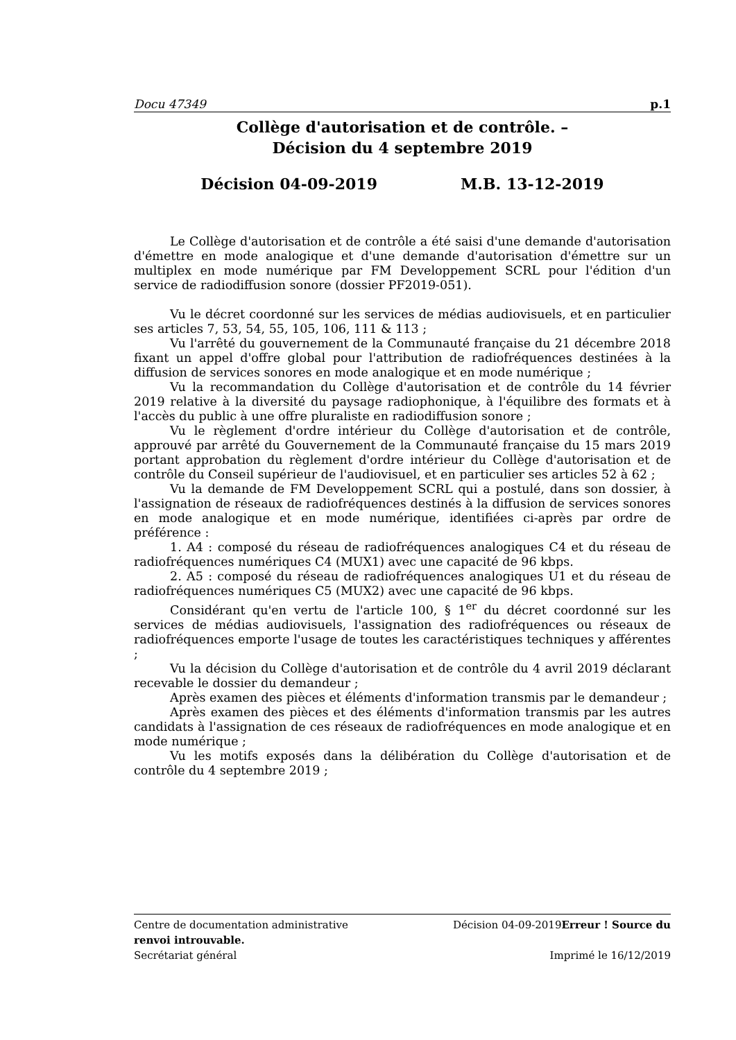Docu 47349 p.1
Collège d'autorisation et de contrôle. –
Décision du 4 septembre 2019
Décision 04-09-2019 M.B. 13-12-2019
Le Collège d'autorisation et de contrôle a été saisi d'une demande d'autorisation d'émettre en mode analogique et d'une demande d'autorisation d'émettre sur un multiplex en mode numérique par FM Developpement SCRL pour l'édition d'un service de radiodiffusion sonore (dossier PF2019-051).
Vu le décret coordonné sur les services de médias audiovisuels, et en particulier ses articles 7, 53, 54, 55, 105, 106, 111 & 113 ;
Vu l'arrêté du gouvernement de la Communauté française du 21 décembre 2018 fixant un appel d'offre global pour l'attribution de radiofréquences destinées à la diffusion de services sonores en mode analogique et en mode numérique ;
Vu la recommandation du Collège d'autorisation et de contrôle du 14 février 2019 relative à la diversité du paysage radiophonique, à l'équilibre des formats et à l'accès du public à une offre pluraliste en radiodiffusion sonore ;
Vu le règlement d'ordre intérieur du Collège d'autorisation et de contrôle, approuvé par arrêté du Gouvernement de la Communauté française du 15 mars 2019 portant approbation du règlement d'ordre intérieur du Collège d'autorisation et de contrôle du Conseil supérieur de l'audiovisuel, et en particulier ses articles 52 à 62 ;
Vu la demande de FM Developpement SCRL qui a postulé, dans son dossier, à l'assignation de réseaux de radiofréquences destinés à la diffusion de services sonores en mode analogique et en mode numérique, identifiées ci-après par ordre de préférence :
1. A4 : composé du réseau de radiofréquences analogiques C4 et du réseau de radiofréquences numériques C4 (MUX1) avec une capacité de 96 kbps.
2. A5 : composé du réseau de radiofréquences analogiques U1 et du réseau de radiofréquences numériques C5 (MUX2) avec une capacité de 96 kbps.
Considérant qu'en vertu de l'article 100, § 1<sup>er</sup> du décret coordonné sur les services de médias audiovisuels, l'assignation des radiofréquences ou réseaux de radiofréquences emporte l'usage de toutes les caractéristiques techniques y afférentes ;
Vu la décision du Collège d'autorisation et de contrôle du 4 avril 2019 déclarant recevable le dossier du demandeur ;
Après examen des pièces et éléments d'information transmis par le demandeur ;
Après examen des pièces et des éléments d'information transmis par les autres candidats à l'assignation de ces réseaux de radiofréquences en mode analogique et en mode numérique ;
Vu les motifs exposés dans la délibération du Collège d'autorisation et de contrôle du 4 septembre 2019 ;
Centre de documentation administrative Décision 04-09-2019Erreur ! Source du
renvoi introuvable.
Secrétariat général Imprimé le 16/12/2019